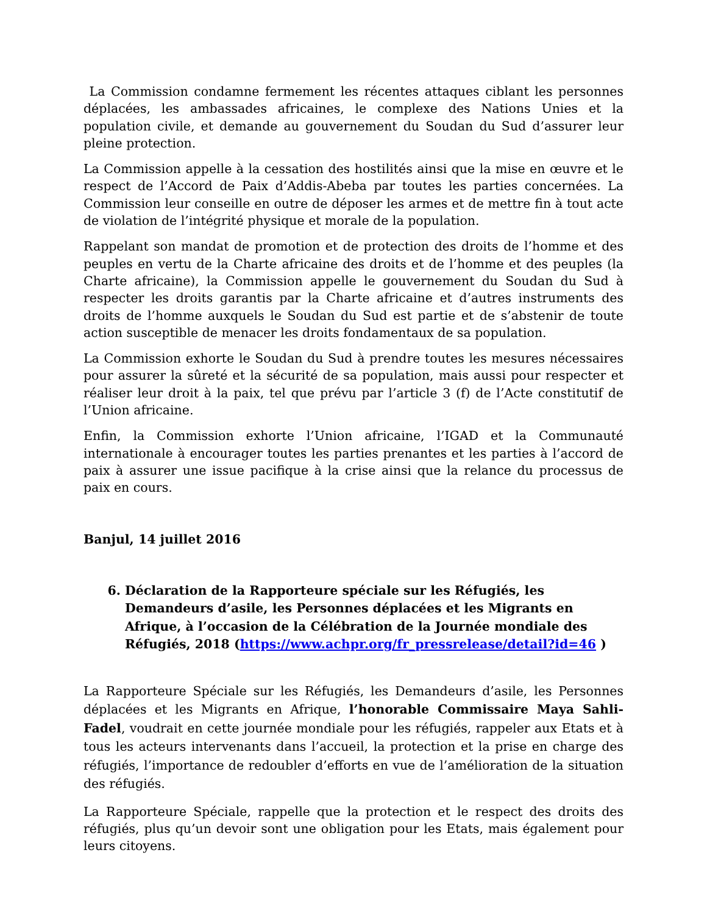La Commission condamne fermement les récentes attaques ciblant les personnes déplacées, les ambassades africaines, le complexe des Nations Unies et la population civile, et demande au gouvernement du Soudan du Sud d’assurer leur pleine protection.
La Commission appelle à la cessation des hostilités ainsi que la mise en œuvre et le respect de l’Accord de Paix d’Addis-Abeba par toutes les parties concernées. La Commission leur conseille en outre de déposer les armes et de mettre fin à tout acte de violation de l’intégrité physique et morale de la population.
Rappelant son mandat de promotion et de protection des droits de l’homme et des peuples en vertu de la Charte africaine des droits et de l’homme et des peuples (la Charte africaine), la Commission appelle le gouvernement du Soudan du Sud à respecter les droits garantis par la Charte africaine et d’autres instruments des droits de l’homme auxquels le Soudan du Sud est partie et de s’abstenir de toute action susceptible de menacer les droits fondamentaux de sa population.
La Commission exhorte le Soudan du Sud à prendre toutes les mesures nécessaires pour assurer la sûreté et la sécurité de sa population, mais aussi pour respecter et réaliser leur droit à la paix, tel que prévu par l’article 3 (f) de l’Acte constitutif de l’Union africaine.
Enfin, la Commission exhorte l’Union africaine, l’IGAD et la Communauté internationale à encourager toutes les parties prenantes et les parties à l’accord de paix à assurer une issue pacifique à la crise ainsi que la relance du processus de paix en cours.
Banjul, 14 juillet 2016
6. Déclaration de la Rapporteure spéciale sur les Réfugiés, les Demandeurs d’asile, les Personnes déplacées et les Migrants en Afrique, à l’occasion de la Célébration de la Journée mondiale des Réfugiés, 2018 (https://www.achpr.org/fr_pressrelease/detail?id=46 )
La Rapporteure Spéciale sur les Réfugiés, les Demandeurs d’asile, les Personnes déplacées et les Migrants en Afrique, l’honorable Commissaire Maya Sahli-Fadel, voudrait en cette journée mondiale pour les réfugiés, rappeler aux Etats et à tous les acteurs intervenants dans l’accueil, la protection et la prise en charge des réfugiés, l’importance de redoubler d’efforts en vue de l’amélioration de la situation des réfugiés.
La Rapporteure Spéciale, rappelle que la protection et le respect des droits des réfugiés, plus qu’un devoir sont une obligation pour les Etats, mais également pour leurs citoyens.